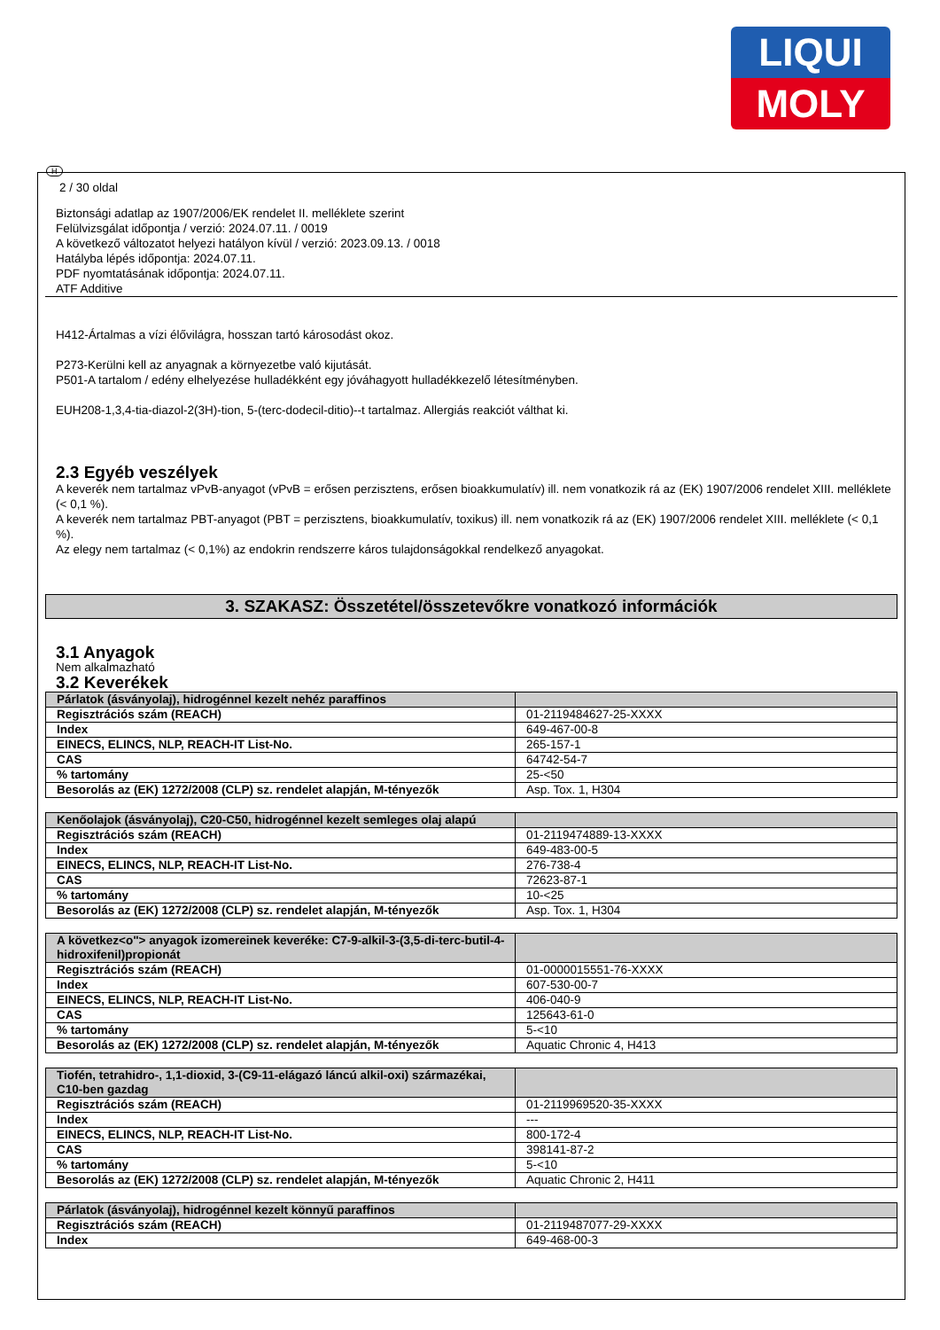LIQUI
MOLY
H
2 / 30 oldal
Biztonsági adatlap az 1907/2006/EK rendelet II. melléklete szerint
Felülvizsgálat időpontja / verzió: 2024.07.11. / 0019
A következő változatot helyezi hatályon kívül / verzió: 2023.09.13. / 0018
Hatályba lépés időpontja: 2024.07.11.
PDF nyomtatásának időpontja: 2024.07.11.
ATF Additive
H412-Ártalmas a vízi élővilágra, hosszan tartó károsodást okoz.
P273-Kerülni kell az anyagnak a környezetbe való kijutását.
P501-A tartalom / edény elhelyezése hulladékként egy jóváhagyott hulladékkezelő létesítményben.
EUH208-1,3,4-tia-diazol-2(3H)-tion, 5-(terc-dodecil-ditio)--t tartalmaz. Allergiás reakciót válthat ki.
2.3 Egyéb veszélyek
A keverék nem tartalmaz vPvB-anyagot (vPvB = erősen perzisztens, erősen bioakkumulatív) ill. nem vonatkozik rá az (EK) 1907/2006 rendelet XIII. melléklete (< 0,1 %).
A keverék nem tartalmaz PBT-anyagot (PBT = perzisztens, bioakkumulatív, toxikus) ill. nem vonatkozik rá az (EK) 1907/2006 rendelet XIII. melléklete (< 0,1 %).
Az elegy nem tartalmaz (< 0,1%) az endokrin rendszerre káros tulajdonságokkal rendelkező anyagokat.
3. SZAKASZ: Összetétel/összetevőkre vonatkozó információk
3.1 Anyagok
Nem alkalmazható
3.2 Keverékek
| Párlatok (ásványolaj), hidrogénnel kezelt nehéz paraffinos | |
| --- | --- |
| Regisztrációs szám (REACH) | 01-2119484627-25-XXXX |
| Index | 649-467-00-8 |
| EINECS, ELINCS, NLP, REACH-IT List-No. | 265-157-1 |
| CAS | 64742-54-7 |
| % tartomány | 25-<50 |
| Besorolás az (EK) 1272/2008 (CLP) sz. rendelet alapján, M-tényezők | Asp. Tox. 1, H304 |
| Kenőolajok (ásványolaj), C20-C50, hidrogénnel kezelt semleges olaj alapú | |
| --- | --- |
| Regisztrációs szám (REACH) | 01-2119474889-13-XXXX |
| Index | 649-483-00-5 |
| EINECS, ELINCS, NLP, REACH-IT List-No. | 276-738-4 |
| CAS | 72623-87-1 |
| % tartomány | 10-<25 |
| Besorolás az (EK) 1272/2008 (CLP) sz. rendelet alapján, M-tényezők | Asp. Tox. 1, H304 |
| A következ<o"> anyagok izomereinek keveréke: C7-9-alkil-3-(3,5-di-terc-butil-4-hidroxifenil)propionát | |
| --- | --- |
| Regisztrációs szám (REACH) | 01-0000015551-76-XXXX |
| Index | 607-530-00-7 |
| EINECS, ELINCS, NLP, REACH-IT List-No. | 406-040-9 |
| CAS | 125643-61-0 |
| % tartomány | 5-<10 |
| Besorolás az (EK) 1272/2008 (CLP) sz. rendelet alapján, M-tényezők | Aquatic Chronic 4, H413 |
| Tiofén, tetrahidro-, 1,1-dioxid, 3-(C9-11-elágazó láncú alkil-oxi) származékai, C10-ben gazdag | |
| --- | --- |
| Regisztrációs szám (REACH) | 01-2119969520-35-XXXX |
| Index | --- |
| EINECS, ELINCS, NLP, REACH-IT List-No. | 800-172-4 |
| CAS | 398141-87-2 |
| % tartomány | 5-<10 |
| Besorolás az (EK) 1272/2008 (CLP) sz. rendelet alapján, M-tényezők | Aquatic Chronic 2, H411 |
| Párlatok (ásványolaj), hidrogénnel kezelt könnyű paraffinos | |
| --- | --- |
| Regisztrációs szám (REACH) | 01-2119487077-29-XXXX |
| Index | 649-468-00-3 |